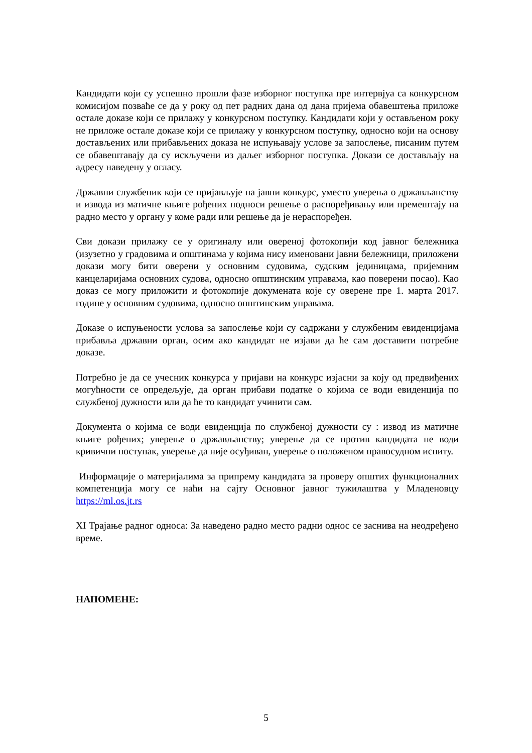Кандидати који су успешно прошли фазе изборног поступка пре интервјуа са конкурсном комисијом позваће се да у року од пет радних дана од дана пријема обавештења приложе остале доказе који се прилажу у конкурсном поступку. Кандидати који у остављеном року не приложе остале доказе који се прилажу у конкурсном поступку, односно који на основу достављених или прибављених доказа не испуњавају услове за запослење, писаним путем се обавештавају да су искључени из даљег изборног поступка. Докази се достављају на адресу наведену у огласу.
Државни службеник који се пријављује на јавни конкурс, уместо уверења о држављанству и извода из матичне књиге рођених подноси решење о распоређивању или премештају на радно место у органу у коме ради или решење да је нераспоређен.
Сви докази прилажу се у оригиналу или овереној фотокопији код јавног бележника (изузетно у градовима и општинама у којима нису именовани јавни бележници, приложени докази могу бити оверени у основним судовима, судским јединицама, пријемним канцеларијама основних судова, односно општинским управама, као поверени посао). Као доказ се могу приложити и фотокопије докумената које су оверене пре 1. марта 2017. године у основним судовима, односно општинским управама.
Доказе о испуњености услова за запослење који су садржани у службеним евиденцијама прибавља државни орган, осим ако кандидат не изјави да ће сам доставити потребне доказе.
Потребно је да се учесник конкурса у пријави на конкурс изјасни за коју од предвиђених могућности се опредељује, да орган прибави податке о којима се води евиденција по службеној дужности или да ће то кандидат учинити сам.
Документа о којима се води евиденција по службеној дужности су : извод из матичне књиге рођених; уверење о држављанству; уверење да се против кандидата не води кривични поступак, уверење да није осуђиван, уверење о положеном правосудном испиту.
Информације о материјалима за припрему кандидата за проверу општих функционалних компетенција могу се наћи на сајту Основног јавног тужилаштва у Младеновцу https://ml.os.jt.rs
XI Трајање радног односа: За наведено радно место радни однос се заснива на неодређено време.
НАПОМЕНЕ:
5